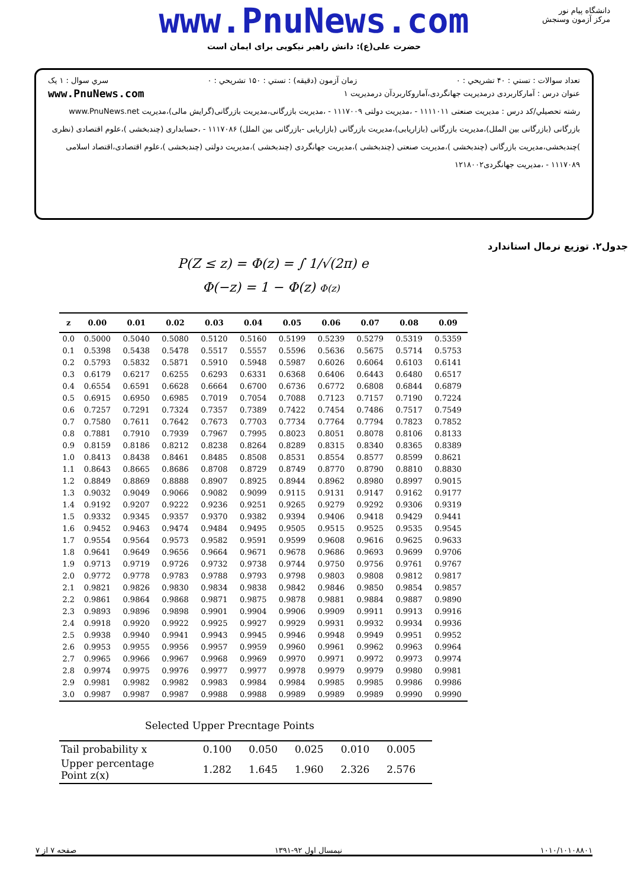www.PnuNews.com
حضرت علی(ع): دانش راهبر نیکویی برای ایمان است
دانشگاه پیام نور
مرکز آزمون وسنجش
تعداد سوالات : تستي : ۴۰ تشريحي : ۰ زمان آزمون (دقيقه) : تستي : ۱۵۰ تشريحي : ۰ سري سوال : ۱ يک
www.PnuNews.com عنوان درس : آمارکاربردی درمدیریت جهانگردی،آماروکاربردآن درمدیریت ۱
رشته تحصيلي/کد درس : مدیریت صنعتی ۱۱۱۱۰۱۱ - ،مدیریت دولتی ۱۱۱۷۰۰۹ - ،مدیریت بازرگانی،مدیریت بازرگانی(گرایش مالی)،مدیریت www.PnuNews.net بازرگانی (بازرگانی بین الملل)،مدیریت بازرگانی (بازاریابی)،مدیریت بازرگانی (بازاریابی -بازرگانی بین الملل) ۱۱۱۷۰۸۶ - ،حسابداری (چندبخشی )،علوم اقتصادی (نظری )چندبخشی،مدیریت بازرگانی (چندبخشی )،مدیریت صنعتی (چندبخشی )،مدیریت جهانگردی (چندبخشی )،مدیریت دولتی (چندبخشی )،علوم اقتصادی،اقتصاد اسلامی ۱۱۱۷۰۸۹ - ،مدیریت جهانگردی۱۲۱۸۰۰۲
جدول۲. توزیع نرمال استاندارد
P(Z ≤ z) = Φ(z) = ∫ 1/√(2π) e
Φ(−z) = 1 − Φ(z) Φ(z)
| z | 0.00 | 0.01 | 0.02 | 0.03 | 0.04 | 0.05 | 0.06 | 0.07 | 0.08 | 0.09 |
| --- | --- | --- | --- | --- | --- | --- | --- | --- | --- | --- |
| 0.0 | 0.5000 | 0.5040 | 0.5080 | 0.5120 | 0.5160 | 0.5199 | 0.5239 | 0.5279 | 0.5319 | 0.5359 |
| 0.1 | 0.5398 | 0.5438 | 0.5478 | 0.5517 | 0.5557 | 0.5596 | 0.5636 | 0.5675 | 0.5714 | 0.5753 |
| 0.2 | 0.5793 | 0.5832 | 0.5871 | 0.5910 | 0.5948 | 0.5987 | 0.6026 | 0.6064 | 0.6103 | 0.6141 |
| 0.3 | 0.6179 | 0.6217 | 0.6255 | 0.6293 | 0.6331 | 0.6368 | 0.6406 | 0.6443 | 0.6480 | 0.6517 |
| 0.4 | 0.6554 | 0.6591 | 0.6628 | 0.6664 | 0.6700 | 0.6736 | 0.6772 | 0.6808 | 0.6844 | 0.6879 |
| 0.5 | 0.6915 | 0.6950 | 0.6985 | 0.7019 | 0.7054 | 0.7088 | 0.7123 | 0.7157 | 0.7190 | 0.7224 |
| 0.6 | 0.7257 | 0.7291 | 0.7324 | 0.7357 | 0.7389 | 0.7422 | 0.7454 | 0.7486 | 0.7517 | 0.7549 |
| 0.7 | 0.7580 | 0.7611 | 0.7642 | 0.7673 | 0.7703 | 0.7734 | 0.7764 | 0.7794 | 0.7823 | 0.7852 |
| 0.8 | 0.7881 | 0.7910 | 0.7939 | 0.7967 | 0.7995 | 0.8023 | 0.8051 | 0.8078 | 0.8106 | 0.8133 |
| 0.9 | 0.8159 | 0.8186 | 0.8212 | 0.8238 | 0.8264 | 0.8289 | 0.8315 | 0.8340 | 0.8365 | 0.8389 |
| 1.0 | 0.8413 | 0.8438 | 0.8461 | 0.8485 | 0.8508 | 0.8531 | 0.8554 | 0.8577 | 0.8599 | 0.8621 |
| 1.1 | 0.8643 | 0.8665 | 0.8686 | 0.8708 | 0.8729 | 0.8749 | 0.8770 | 0.8790 | 0.8810 | 0.8830 |
| 1.2 | 0.8849 | 0.8869 | 0.8888 | 0.8907 | 0.8925 | 0.8944 | 0.8962 | 0.8980 | 0.8997 | 0.9015 |
| 1.3 | 0.9032 | 0.9049 | 0.9066 | 0.9082 | 0.9099 | 0.9115 | 0.9131 | 0.9147 | 0.9162 | 0.9177 |
| 1.4 | 0.9192 | 0.9207 | 0.9222 | 0.9236 | 0.9251 | 0.9265 | 0.9279 | 0.9292 | 0.9306 | 0.9319 |
| 1.5 | 0.9332 | 0.9345 | 0.9357 | 0.9370 | 0.9382 | 0.9394 | 0.9406 | 0.9418 | 0.9429 | 0.9441 |
| 1.6 | 0.9452 | 0.9463 | 0.9474 | 0.9484 | 0.9495 | 0.9505 | 0.9515 | 0.9525 | 0.9535 | 0.9545 |
| 1.7 | 0.9554 | 0.9564 | 0.9573 | 0.9582 | 0.9591 | 0.9599 | 0.9608 | 0.9616 | 0.9625 | 0.9633 |
| 1.8 | 0.9641 | 0.9649 | 0.9656 | 0.9664 | 0.9671 | 0.9678 | 0.9686 | 0.9693 | 0.9699 | 0.9706 |
| 1.9 | 0.9713 | 0.9719 | 0.9726 | 0.9732 | 0.9738 | 0.9744 | 0.9750 | 0.9756 | 0.9761 | 0.9767 |
| 2.0 | 0.9772 | 0.9778 | 0.9783 | 0.9788 | 0.9793 | 0.9798 | 0.9803 | 0.9808 | 0.9812 | 0.9817 |
| 2.1 | 0.9821 | 0.9826 | 0.9830 | 0.9834 | 0.9838 | 0.9842 | 0.9846 | 0.9850 | 0.9854 | 0.9857 |
| 2.2 | 0.9861 | 0.9864 | 0.9868 | 0.9871 | 0.9875 | 0.9878 | 0.9881 | 0.9884 | 0.9887 | 0.9890 |
| 2.3 | 0.9893 | 0.9896 | 0.9898 | 0.9901 | 0.9904 | 0.9906 | 0.9909 | 0.9911 | 0.9913 | 0.9916 |
| 2.4 | 0.9918 | 0.9920 | 0.9922 | 0.9925 | 0.9927 | 0.9929 | 0.9931 | 0.9932 | 0.9934 | 0.9936 |
| 2.5 | 0.9938 | 0.9940 | 0.9941 | 0.9943 | 0.9945 | 0.9946 | 0.9948 | 0.9949 | 0.9951 | 0.9952 |
| 2.6 | 0.9953 | 0.9955 | 0.9956 | 0.9957 | 0.9959 | 0.9960 | 0.9961 | 0.9962 | 0.9963 | 0.9964 |
| 2.7 | 0.9965 | 0.9966 | 0.9967 | 0.9968 | 0.9969 | 0.9970 | 0.9971 | 0.9972 | 0.9973 | 0.9974 |
| 2.8 | 0.9974 | 0.9975 | 0.9976 | 0.9977 | 0.9977 | 0.9978 | 0.9979 | 0.9979 | 0.9980 | 0.9981 |
| 2.9 | 0.9981 | 0.9982 | 0.9982 | 0.9983 | 0.9984 | 0.9984 | 0.9985 | 0.9985 | 0.9986 | 0.9986 |
| 3.0 | 0.9987 | 0.9987 | 0.9987 | 0.9988 | 0.9988 | 0.9989 | 0.9989 | 0.9989 | 0.9990 | 0.9990 |
Selected Upper Precntage Points
| Tail probability x | 0.100 | 0.050 | 0.025 | 0.010 | 0.005 |
| Upper percentage Point z(x) | 1.282 | 1.645 | 1.960 | 2.326 | 2.576 |
۱۰۱۰/۱۰۱۰۸۸۰۱ نیمسال اول ۹۲-۱۳۹۱ صفحه ۷ از ۷